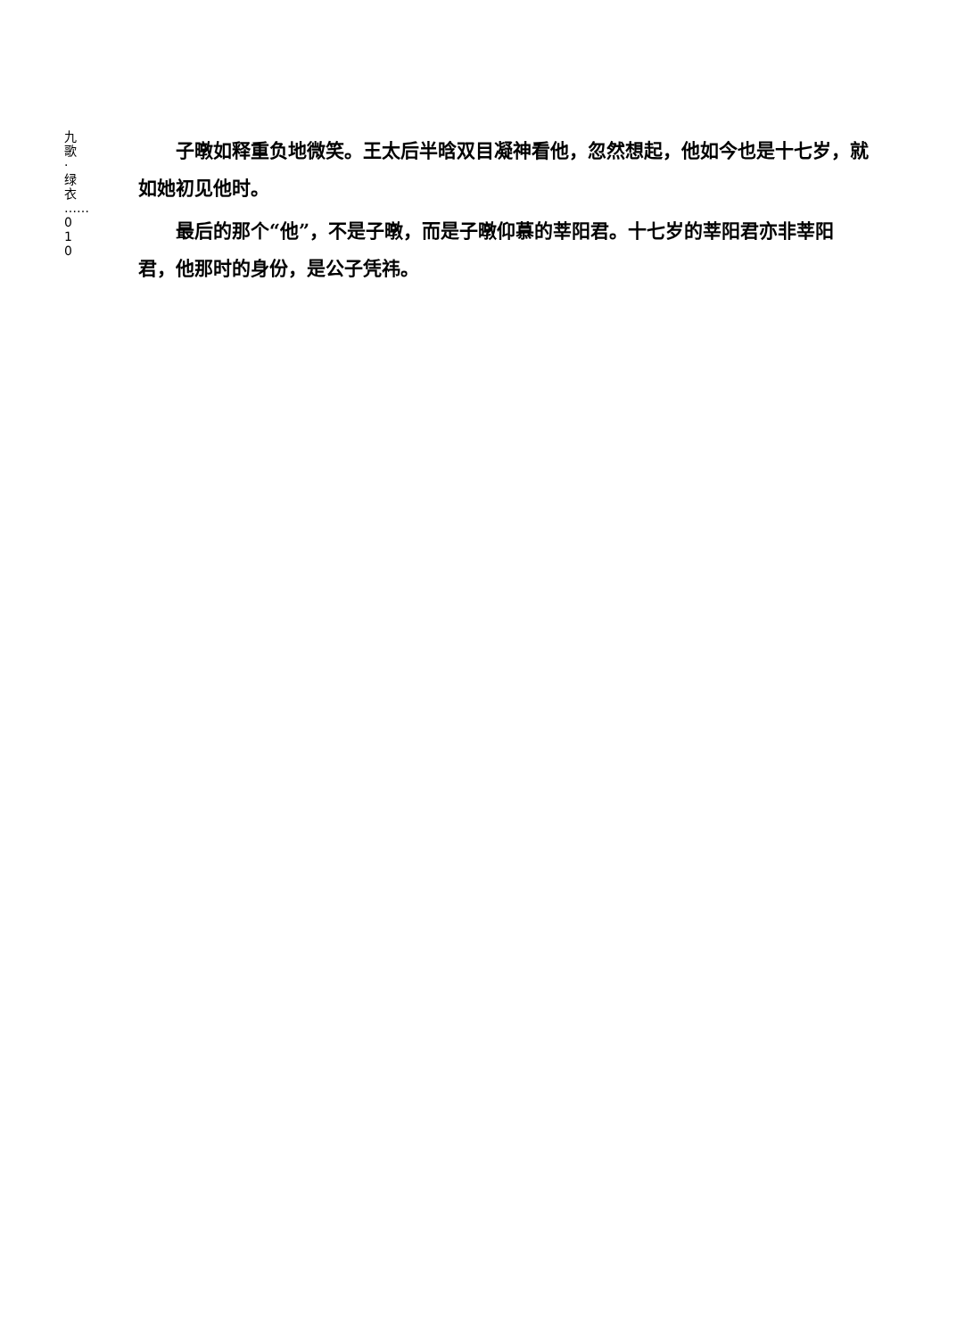九 歌 · 绿 衣 …… 010
子暾如释重负地微笑。王太后半晗双目凝神看他，忽然想起，他如今也是十七岁，就如她初见他时。
最后的那个“他”，不是子暾，而是子暾仰慕的莘阳君。十七岁的莘阳君亦非莘阳君，他那时的身份，是公子凭祎。